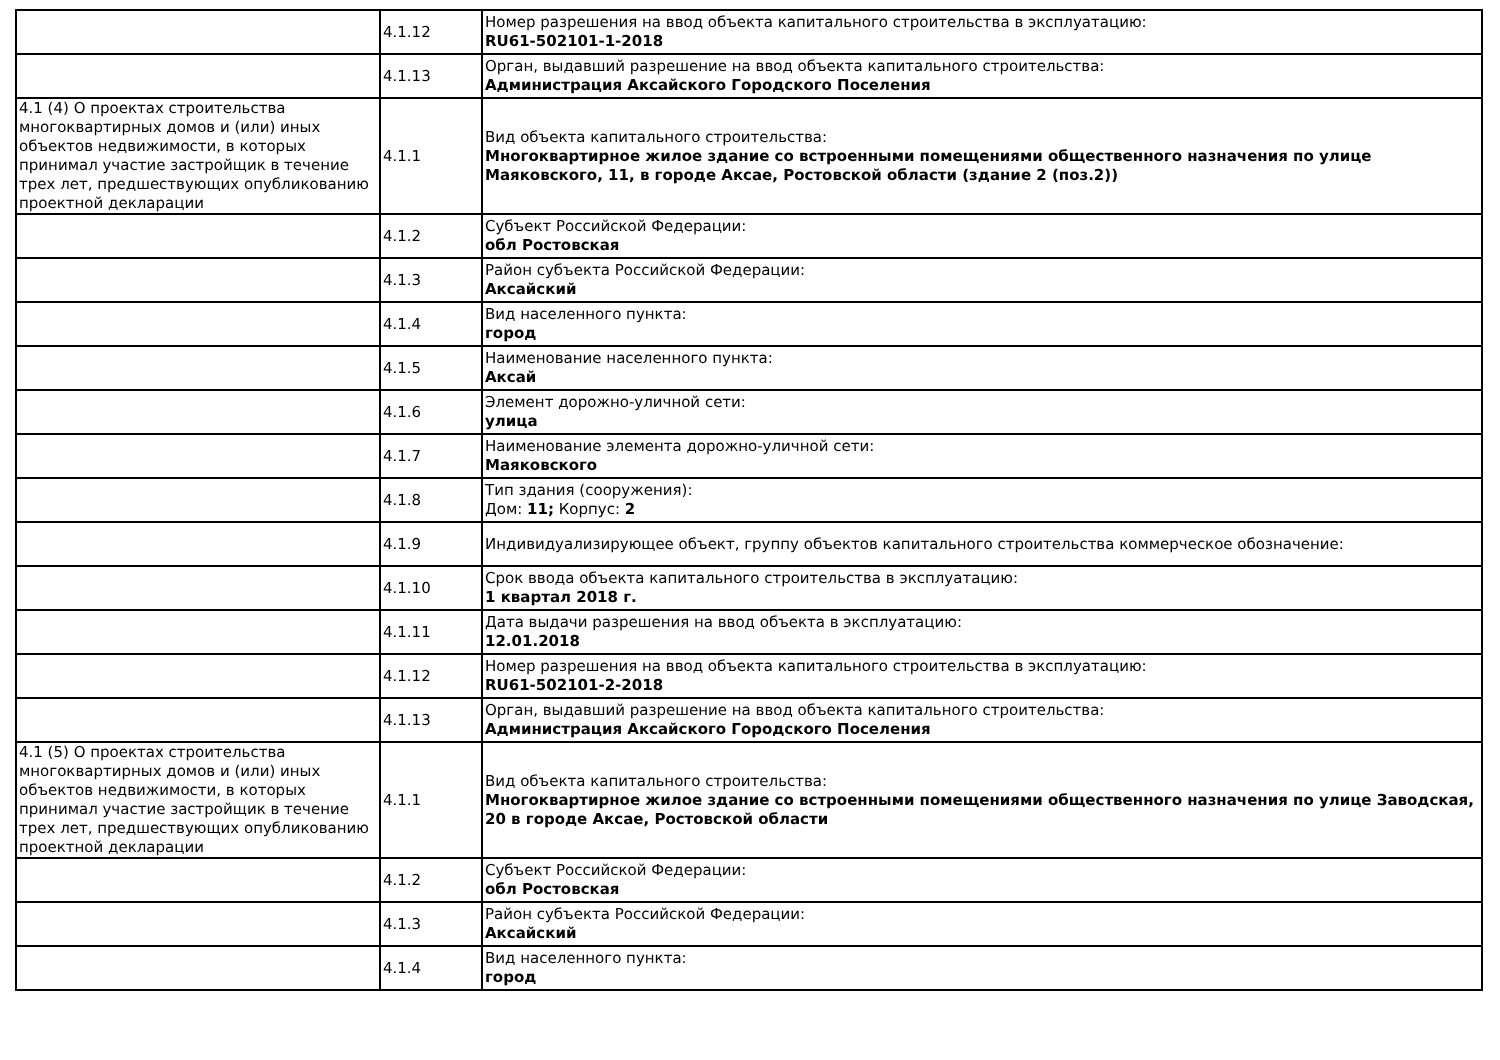| | 4.1.12 | Номер разрешения на ввод объекта капитального строительства в эксплуатацию: RU61-502101-1-2018 |
| | 4.1.13 | Орган, выдавший разрешение на ввод объекта капитального строительства: Администрация Аксайского Городского Поселения |
| 4.1 (4) О проектах строительства многоквартирных домов и (или) иных объектов недвижимости, в которых принимал участие застройщик в течение трех лет, предшествующих опубликованию проектной декларации | 4.1.1 | Вид объекта капитального строительства: Многоквартирное жилое здание со встроенными помещениями общественного назначения по улице Маяковского, 11, в городе Аксае, Ростовской области (здание 2 (поз.2)) |
| | 4.1.2 | Субъект Российской Федерации: обл Ростовская |
| | 4.1.3 | Район субъекта Российской Федерации: Аксайский |
| | 4.1.4 | Вид населенного пункта: город |
| | 4.1.5 | Наименование населенного пункта: Аксай |
| | 4.1.6 | Элемент дорожно-уличной сети: улица |
| | 4.1.7 | Наименование элемента дорожно-уличной сети: Маяковского |
| | 4.1.8 | Тип здания (сооружения): Дом: 11; Корпус: 2 |
| | 4.1.9 | Индивидуализирующее объект, группу объектов капитального строительства коммерческое обозначение: |
| | 4.1.10 | Срок ввода объекта капитального строительства в эксплуатацию: 1 квартал 2018 г. |
| | 4.1.11 | Дата выдачи разрешения на ввод объекта в эксплуатацию: 12.01.2018 |
| | 4.1.12 | Номер разрешения на ввод объекта капитального строительства в эксплуатацию: RU61-502101-2-2018 |
| | 4.1.13 | Орган, выдавший разрешение на ввод объекта капитального строительства: Администрация Аксайского Городского Поселения |
| 4.1 (5) О проектах строительства многоквартирных домов и (или) иных объектов недвижимости, в которых принимал участие застройщик в течение трех лет, предшествующих опубликованию проектной декларации | 4.1.1 | Вид объекта капитального строительства: Многоквартирное жилое здание со встроенными помещениями общественного назначения по улице Заводская, 20 в городе Аксае, Ростовской области |
| | 4.1.2 | Субъект Российской Федерации: обл Ростовская |
| | 4.1.3 | Район субъекта Российской Федерации: Аксайский |
| | 4.1.4 | Вид населенного пункта: город |